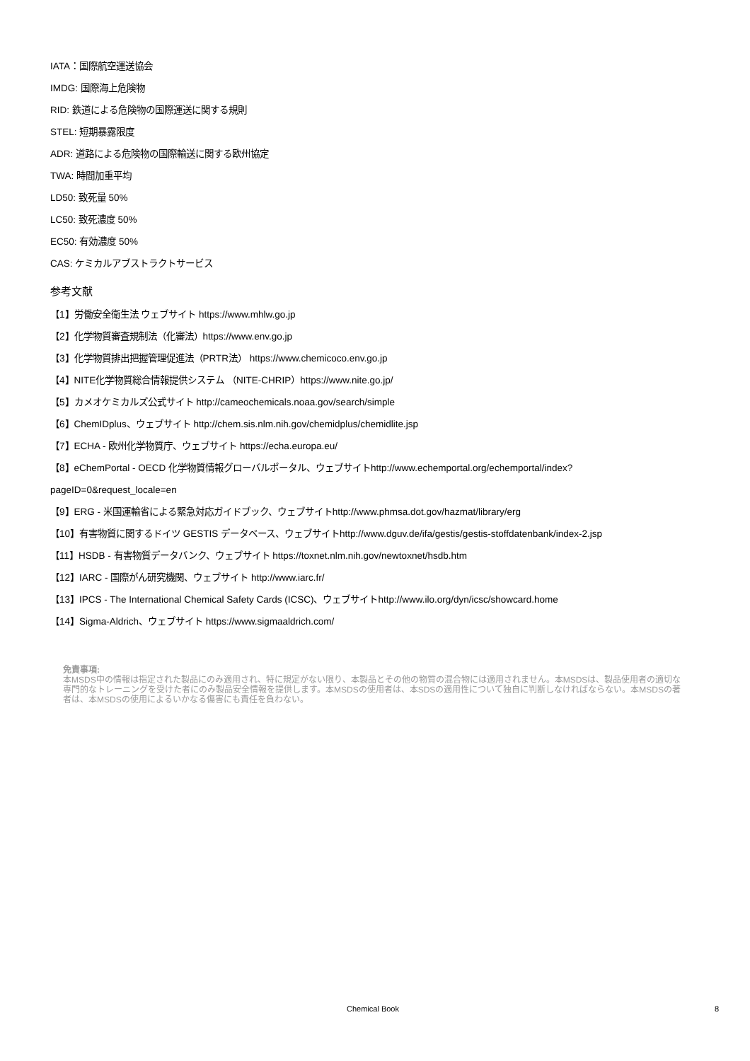IATA：国際航空運送協会
IMDG: 国際海上危険物
RID: 鉄道による危険物の国際運送に関する規則
STEL: 短期暴露限度
ADR: 道路による危険物の国際輸送に関する欧州協定
TWA: 時間加重平均
LD50: 致死量 50%
LC50: 致死濃度 50%
EC50: 有効濃度 50%
CAS: ケミカルアブストラクトサービス
参考文献
【1】労働安全衛生法 ウェブサイト https://www.mhlw.go.jp
【2】化学物質審査規制法（化審法）https://www.env.go.jp
【3】化学物質排出把握管理促進法（PRTR法） https://www.chemicoco.env.go.jp
【4】NITE化学物質総合情報提供システム （NITE-CHRIP）https://www.nite.go.jp/
【5】カメオケミカルズ公式サイト http://cameochemicals.noaa.gov/search/simple
【6】ChemIDplus、ウェブサイト http://chem.sis.nlm.nih.gov/chemidplus/chemidlite.jsp
【7】ECHA - 欧州化学物質庁、ウェブサイト https://echa.europa.eu/
【8】eChemPortal - OECD 化学物質情報グローバルポータル、ウェブサイトhttp://www.echemportal.org/echemportal/index?
pageID=0&request_locale=en
【9】ERG - 米国運輸省による緊急対応ガイドブック、ウェブサイトhttp://www.phmsa.dot.gov/hazmat/library/erg
【10】有害物質に関するドイツ GESTIS データベース、ウェブサイトhttp://www.dguv.de/ifa/gestis/gestis-stoffdatenbank/index-2.jsp
【11】HSDB - 有害物質データバンク、ウェブサイト https://toxnet.nlm.nih.gov/newtoxnet/hsdb.htm
【12】IARC - 国際がん研究機関、ウェブサイト http://www.iarc.fr/
【13】IPCS - The International Chemical Safety Cards (ICSC)、ウェブサイトhttp://www.ilo.org/dyn/icsc/showcard.home
【14】Sigma-Aldrich、ウェブサイト https://www.sigmaaldrich.com/
免責事項:
本MSDS中の情報は指定された製品にのみ適用され、特に規定がない限り、本製品とその他の物質の混合物には適用されません。本MSDSは、製品使用者の適切な専門的なトレーニングを受けた者にのみ製品安全情報を提供します。本MSDSの使用者は、本SDSの適用性について独自に判断しなければならない。本MSDSの著者は、本MSDSの使用によるいかなる傷害にも責任を負わない。
Chemical Book 8